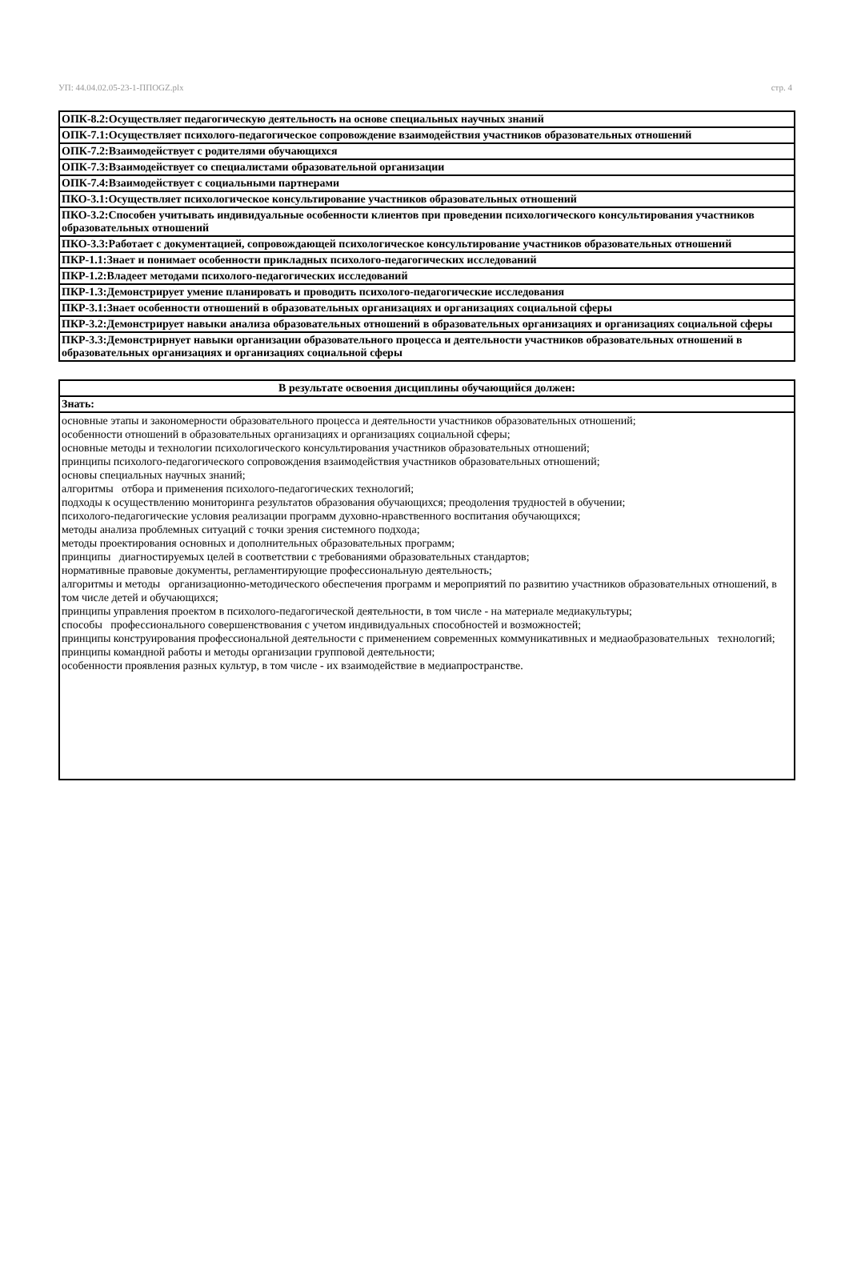УП: 44.04.02.05-23-1-ППОGZ.plx стр. 4
| ОПК-8.2:Осуществляет педагогическую деятельность на основе специальных научных знаний |
| ОПК-7.1:Осуществляет психолого-педагогическое сопровождение взаимодействия участников образовательных отношений |
| ОПК-7.2:Взаимодействует с родителями обучающихся |
| ОПК-7.3:Взаимодействует со специалистами образовательной организации |
| ОПК-7.4:Взаимодействует с социальными партнерами |
| ПКО-3.1:Осуществляет психологическое консультирование участников образовательных отношений |
| ПКО-3.2:Способен учитывать индивидуальные особенности клиентов при проведении психологического консультирования участников образовательных отношений |
| ПКО-3.3:Работает с документацией, сопровождающей психологическое консультирование участников образовательных отношений |
| ПКР-1.1:Знает и понимает особенности прикладных психолого-педагогических исследований |
| ПКР-1.2:Владеет методами психолого-педагогических исследований |
| ПКР-1.3:Демонстрирует умение планировать и проводить психолого-педагогические исследования |
| ПКР-3.1:Знает особенности отношений в образовательных организациях и организациях социальной сферы |
| ПКР-3.2:Демонстрирует навыки анализа образовательных отношений в образовательных организациях и организациях социальной сферы |
| ПКР-3.3:Демонстрирнует навыки организации образовательного процесса и деятельности участников образовательных отношений в образовательных организациях и организациях социальной сферы |
| В результате освоения дисциплины обучающийся должен: |
| --- |
| Знать: |
| основные этапы и закономерности образовательного процесса и деятельности участников образовательных отношений; особенности отношений в образовательных организациях и организациях социальной сферы; основные методы и технологии психологического консультирования участников образовательных отношений; принципы психолого-педагогического сопровождения взаимодействия участников образовательных отношений; основы специальных научных знаний; алгоритмы отбора и применения психолого-педагогических технологий; подходы к осуществлению мониторинга результатов образования обучающихся; преодоления трудностей в обучении; психолого-педагогические условия реализации программ духовно-нравственного воспитания обучающихся; методы анализа проблемных ситуаций с точки зрения системного подхода; методы проектирования основных и дополнительных образовательных программ; принципы диагностируемых целей в соответствии с требованиями образовательных стандартов; нормативные правовые документы, регламентирующие профессиональную деятельность; алгоритмы и методы организационно-методического обеспечения программ и мероприятий по развитию участников образовательных отношений, в том числе детей и обучающихся; принципы управления проектом в психолого-педагогической деятельности, в том числе - на материале медиакультуры; способы профессионального совершенствования с учетом индивидуальных способностей и возможностей; принципы конструирования профессиональной деятельности с применением современных коммуникативных и медиаобразовательных технологий; принципы командной работы и методы организации групповой деятельности; особенности проявления разных культур, в том числе - их взаимодействие в медиапространстве. |